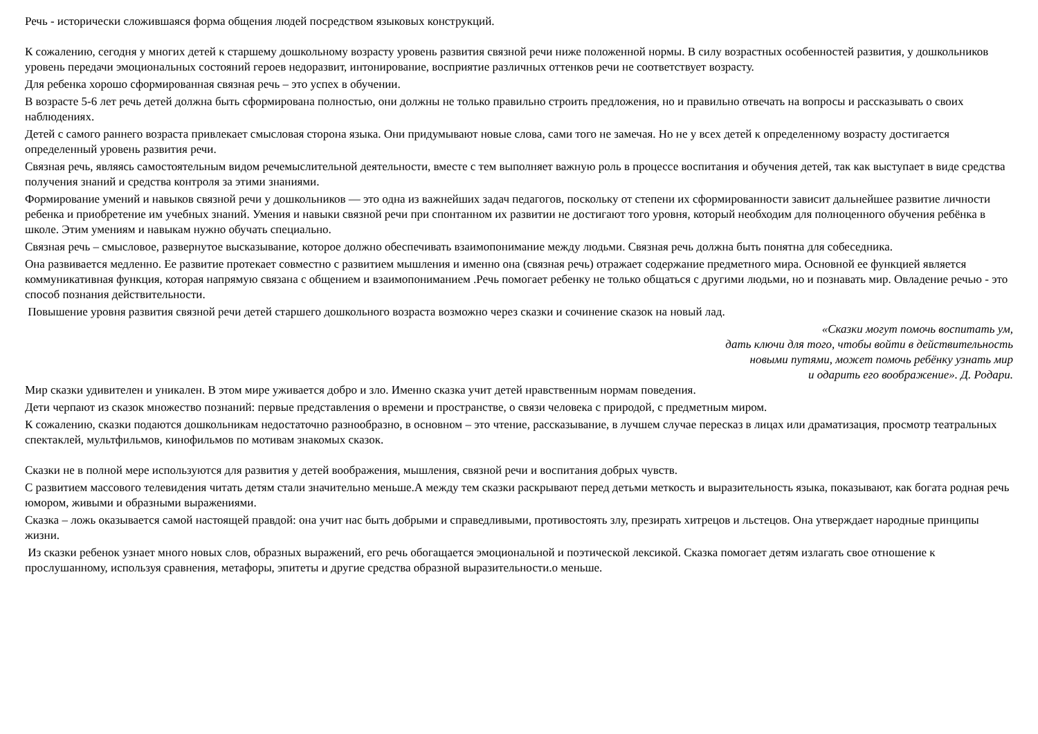Речь - исторически сложившаяся форма общения людей посредством языковых конструкций.
К сожалению, сегодня у многих детей к старшему дошкольному возрасту уровень развития связной речи ниже положенной нормы. В силу возрастных особенностей развития, у дошкольников уровень передачи эмоциональных состояний героев недоразвит, интонирование, восприятие различных оттенков речи не соответствует возрасту.
Для ребенка хорошо сформированная связная речь – это успех в обучении.
В возрасте 5-6 лет речь детей должна быть сформирована полностью, они должны не только правильно строить предложения, но и правильно отвечать на вопросы и рассказывать о своих наблюдениях.
Детей с самого раннего возраста привлекает смысловая сторона языка. Они придумывают новые слова, сами того не замечая. Но не у всех детей к определенному возрасту достигается определенный уровень развития речи.
Связная речь, являясь самостоятельным видом речемыслительной деятельности, вместе с тем выполняет важную роль в процессе воспитания и обучения детей, так как выступает в виде средства получения знаний и средства контроля за этими знаниями.
Формирование умений и навыков связной речи у дошкольников — это одна из важнейших задач педагогов, поскольку от степени их сформированности зависит дальнейшее развитие личности ребенка и приобретение им учебных знаний. Умения и навыки связной речи при спонтанном их развитии не достигают того уровня, который необходим для полноценного обучения ребёнка в школе. Этим умениям и навыкам нужно обучать специально.
Связная речь – смысловое, развернутое высказывание, которое должно обеспечивать взаимопонимание между людьми. Связная речь должна быть понятна для собеседника.
Она развивается медленно. Ее развитие протекает совместно с развитием мышления и именно она (связная речь) отражает содержание предметного мира. Основной ее функцией является коммуникативная функция, которая напрямую связана с общением и взаимопониманием .Речь помогает ребенку не только общаться с другими людьми, но и познавать мир. Овладение речью - это способ познания действительности.
Повышение уровня развития связной речи детей старшего дошкольного возраста возможно через сказки и сочинение сказок на новый лад.
«Сказки могут помочь воспитать ум,
дать ключи для того, чтобы войти в действительность
новыми путями, может помочь ребёнку узнать мир
и одарить его воображение». Д. Родари.
Мир сказки удивителен и уникален. В этом мире уживается добро и зло. Именно сказка учит детей нравственным нормам поведения.
Дети черпают из сказок множество познаний: первые представления о времени и пространстве, о связи человека с природой, с предметным миром.
К сожалению, сказки подаются дошкольникам недостаточно разнообразно, в основном – это чтение, рассказывание, в лучшем случае пересказ в лицах или драматизация, просмотр театральных спектаклей, мультфильмов, кинофильмов по мотивам знакомых сказок.
Сказки не в полной мере используются для развития у детей воображения, мышления, связной речи и воспитания добрых чувств.
С развитием массового телевидения читать детям стали значительно меньше.А между тем сказки раскрывают перед детьми меткость и выразительность языка, показывают, как богата родная речь юмором, живыми и образными выражениями.
Сказка – ложь оказывается самой настоящей правдой: она учит нас быть добрыми и справедливыми, противостоять злу, презирать хитрецов и льстецов. Она утверждает народные принципы жизни.
Из сказки ребенок узнает много новых слов, образных выражений, его речь обогащается эмоциональной и поэтической лексикой. Сказка помогает детям излагать свое отношение к прослушанному, используя сравнения, метафоры, эпитеты и другие средства образной выразительности.о меньше.